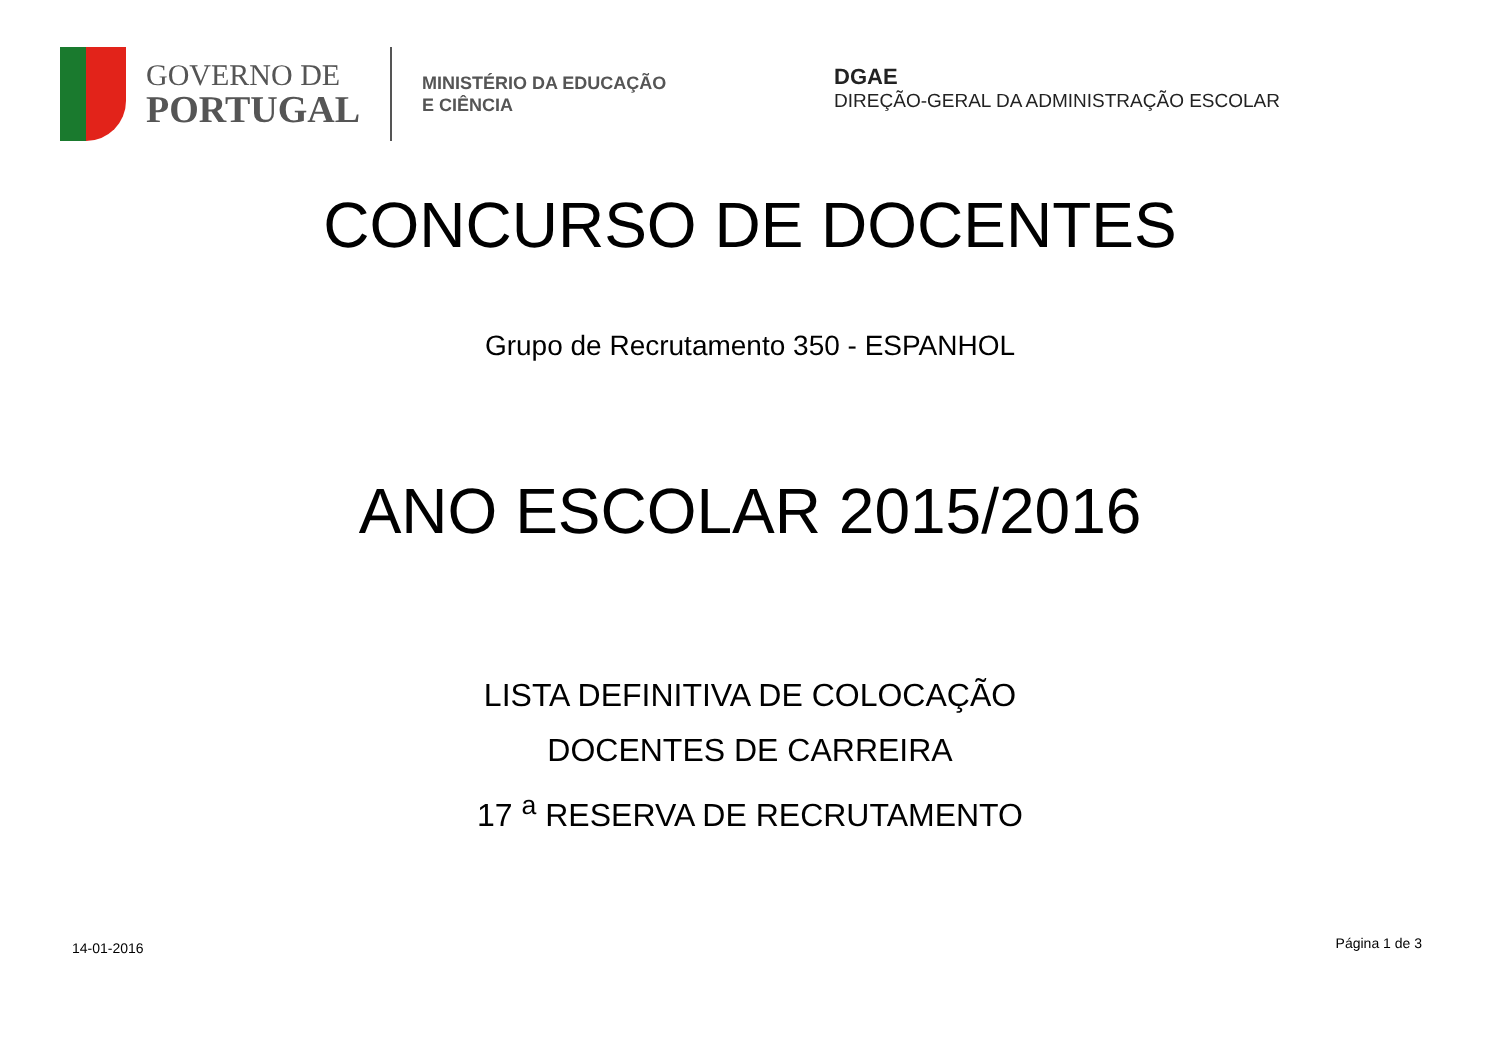GOVERNO DE
PORTUGAL
MINISTÉRIO DA EDUCAÇÃO
E CIÊNCIA
DGAE
DIREÇÃO-GERAL DA ADMINISTRAÇÃO ESCOLAR
CONCURSO DE DOCENTES
Grupo de Recrutamento 350 - ESPANHOL
ANO ESCOLAR 2015/2016
LISTA DEFINITIVA DE COLOCAÇÃO
DOCENTES DE CARREIRA
17 <sup>a</sup> RESERVA DE RECRUTAMENTO
14-01-2016 Página 1 de 3